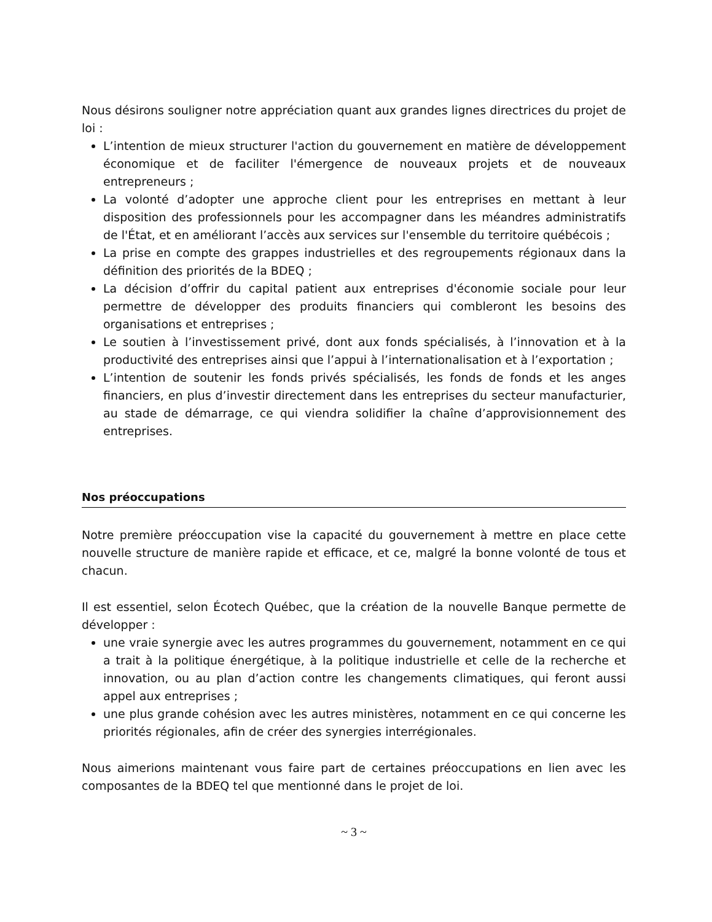Nous désirons souligner notre appréciation quant aux grandes lignes directrices du projet de loi :
L’intention de mieux structurer l'action du gouvernement en matière de développement économique et de faciliter l'émergence de nouveaux projets et de nouveaux entrepreneurs ;
La volonté d’adopter une approche client pour les entreprises en mettant à leur disposition des professionnels pour les accompagner dans les méandres administratifs de l'État, et en améliorant l’accès aux services sur l'ensemble du territoire québécois ;
La prise en compte des grappes industrielles et des regroupements régionaux dans la définition des priorités de la BDEQ ;
La décision d’offrir du capital patient aux entreprises d'économie sociale pour leur permettre de développer des produits financiers qui combleront les besoins des organisations et entreprises ;
Le soutien à l’investissement privé, dont aux fonds spécialisés, à l’innovation et à la productivité des entreprises ainsi que l’appui à l’internationalisation et à l’exportation ;
L’intention de soutenir les fonds privés spécialisés, les fonds de fonds et les anges financiers, en plus d’investir directement dans les entreprises du secteur manufacturier, au stade de démarrage, ce qui viendra solidifier la chaîne d’approvisionnement des entreprises.
Nos préoccupations
Notre première préoccupation vise la capacité du gouvernement à mettre en place cette nouvelle structure de manière rapide et efficace, et ce, malgré la bonne volonté de tous et chacun.
Il est essentiel, selon Écotech Québec, que la création de la nouvelle Banque permette de développer :
une vraie synergie avec les autres programmes du gouvernement, notamment en ce qui a trait à la politique énergétique, à la politique industrielle et celle de la recherche et innovation, ou au plan d’action contre les changements climatiques, qui feront aussi appel aux entreprises ;
une plus grande cohésion avec les autres ministères, notamment en ce qui concerne les priorités régionales, afin de créer des synergies interrégionales.
Nous aimerions maintenant vous faire part de certaines préoccupations en lien avec les composantes de la BDEQ tel que mentionné dans le projet de loi.
~ 3 ~